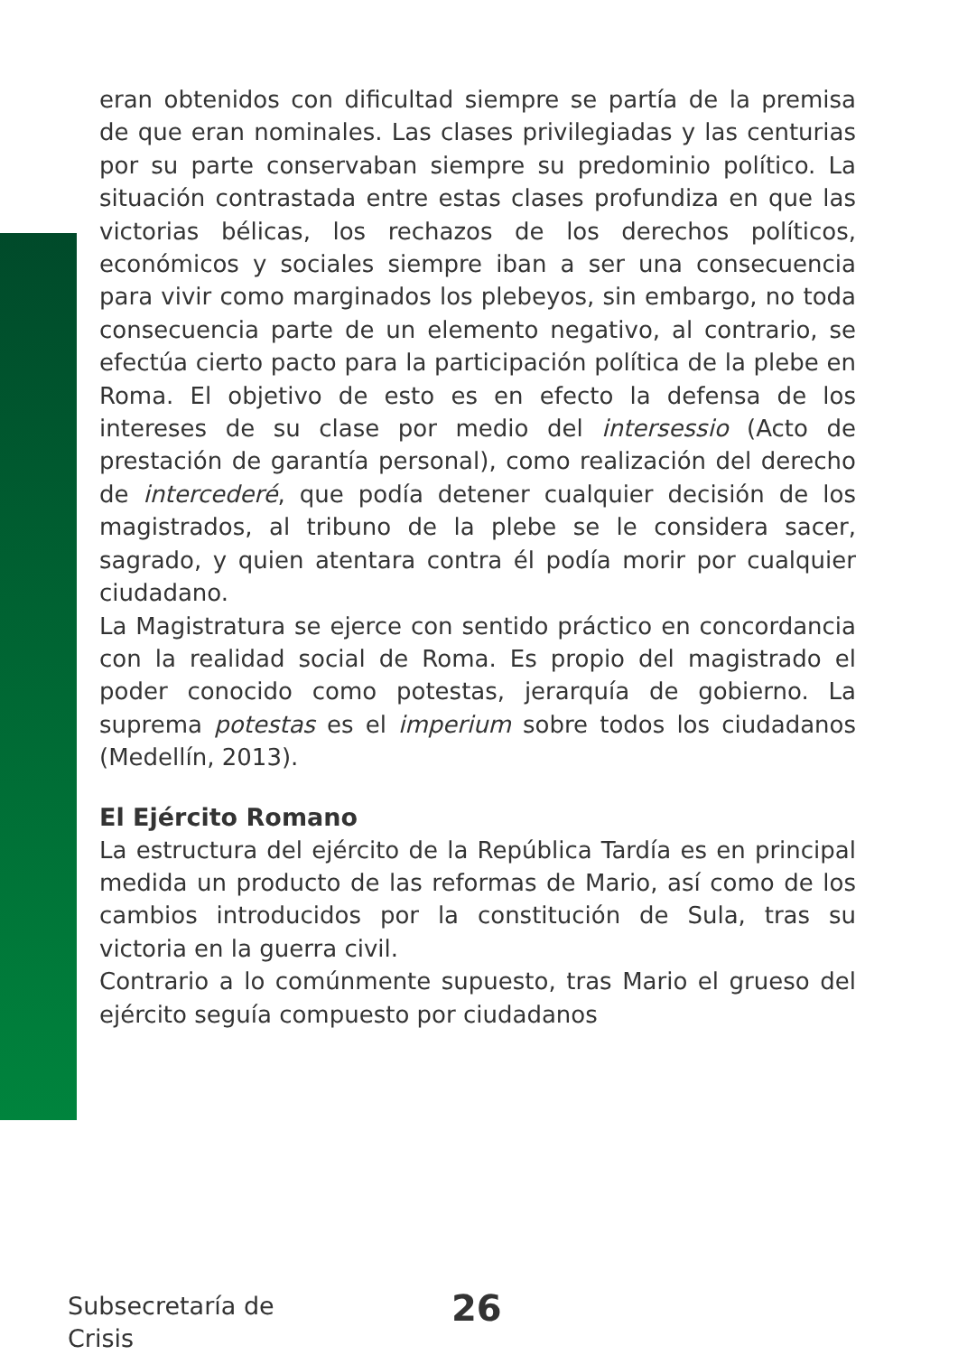eran obtenidos con dificultad siempre se partía de la premisa de que eran nominales. Las clases privilegiadas y las centurias por su parte conservaban siempre su predominio político. La situación contrastada entre estas clases profundiza en que las victorias bélicas, los rechazos de los derechos políticos, económicos y sociales siempre iban a ser una consecuencia para vivir como marginados los plebeyos, sin embargo, no toda consecuencia parte de un elemento negativo, al contrario, se efectúa cierto pacto para la participación política de la plebe en Roma. El objetivo de esto es en efecto la defensa de los intereses de su clase por medio del intersessio (Acto de prestación de garantía personal), como realización del derecho de intercederé, que podía detener cualquier decisión de los magistrados, al tribuno de la plebe se le considera sacer, sagrado, y quien atentara contra él podía morir por cualquier ciudadano.
La Magistratura se ejerce con sentido práctico en concordancia con la realidad social de Roma. Es propio del magistrado el poder conocido como potestas, jerarquía de gobierno. La suprema potestas es el imperium sobre todos los ciudadanos (Medellín, 2013).
El Ejército Romano
La estructura del ejército de la República Tardía es en principal medida un producto de las reformas de Mario, así como de los cambios introducidos por la constitución de Sula, tras su victoria en la guerra civil.
Contrario a lo comúnmente supuesto, tras Mario el grueso del ejército seguía compuesto por ciudadanos
Subsecretaría de
Crisis
26